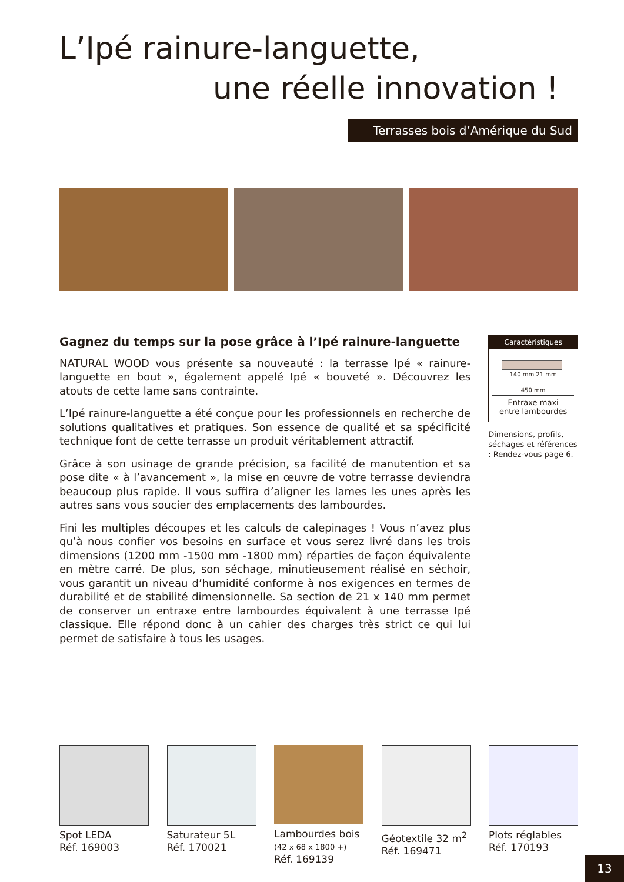L’Ipé rainure-languette,
une réelle innovation !
Terrasses bois d’Amérique du Sud
Gagnez du temps sur la pose grâce à l’Ipé rainure-languette
NATURAL WOOD vous présente sa nouveauté : la terrasse Ipé « rainure-languette en bout », également appelé Ipé « bouveté ». Découvrez les atouts de cette lame sans contrainte.
L’Ipé rainure-languette a été conçue pour les professionnels en recherche de solutions qualitatives et pratiques. Son essence de qualité et sa spécificité technique font de cette terrasse un produit véritablement attractif.
Grâce à son usinage de grande précision, sa facilité de manutention et sa pose dite « à l’avancement », la mise en œuvre de votre terrasse deviendra beaucoup plus rapide. Il vous suffira d’aligner les lames les unes après les autres sans vous soucier des emplacements des lambourdes.
Fini les multiples découpes et les calculs de calepinages ! Vous n’avez plus qu’à nous confier vos besoins en surface et vous serez livré dans les trois dimensions (1200 mm -1500 mm -1800 mm) réparties de façon équivalente en mètre carré. De plus, son séchage, minutieusement réalisé en séchoir, vous garantit un niveau d’humidité conforme à nos exigences en termes de durabilité et de stabilité dimensionnelle. Sa section de 21 x 140 mm permet de conserver un entraxe entre lambourdes équivalent à une terrasse Ipé classique. Elle répond donc à un cahier des charges très strict ce qui lui permet de satisfaire à tous les usages.
Caractéristiques
140 mm 21 mm
450 mm
Entraxe maxi
entre lambourdes
Dimensions, profils, séchages et références : Rendez-vous page 6.
Spot LEDA
Réf. 169003
Saturateur 5L
Réf. 170021
Lambourdes bois
(42 x 68 x 1800 +)
Réf. 169139
Géotextile 32 m<sup>2</sup>
Réf. 169471
Plots réglables
Réf. 170193
13